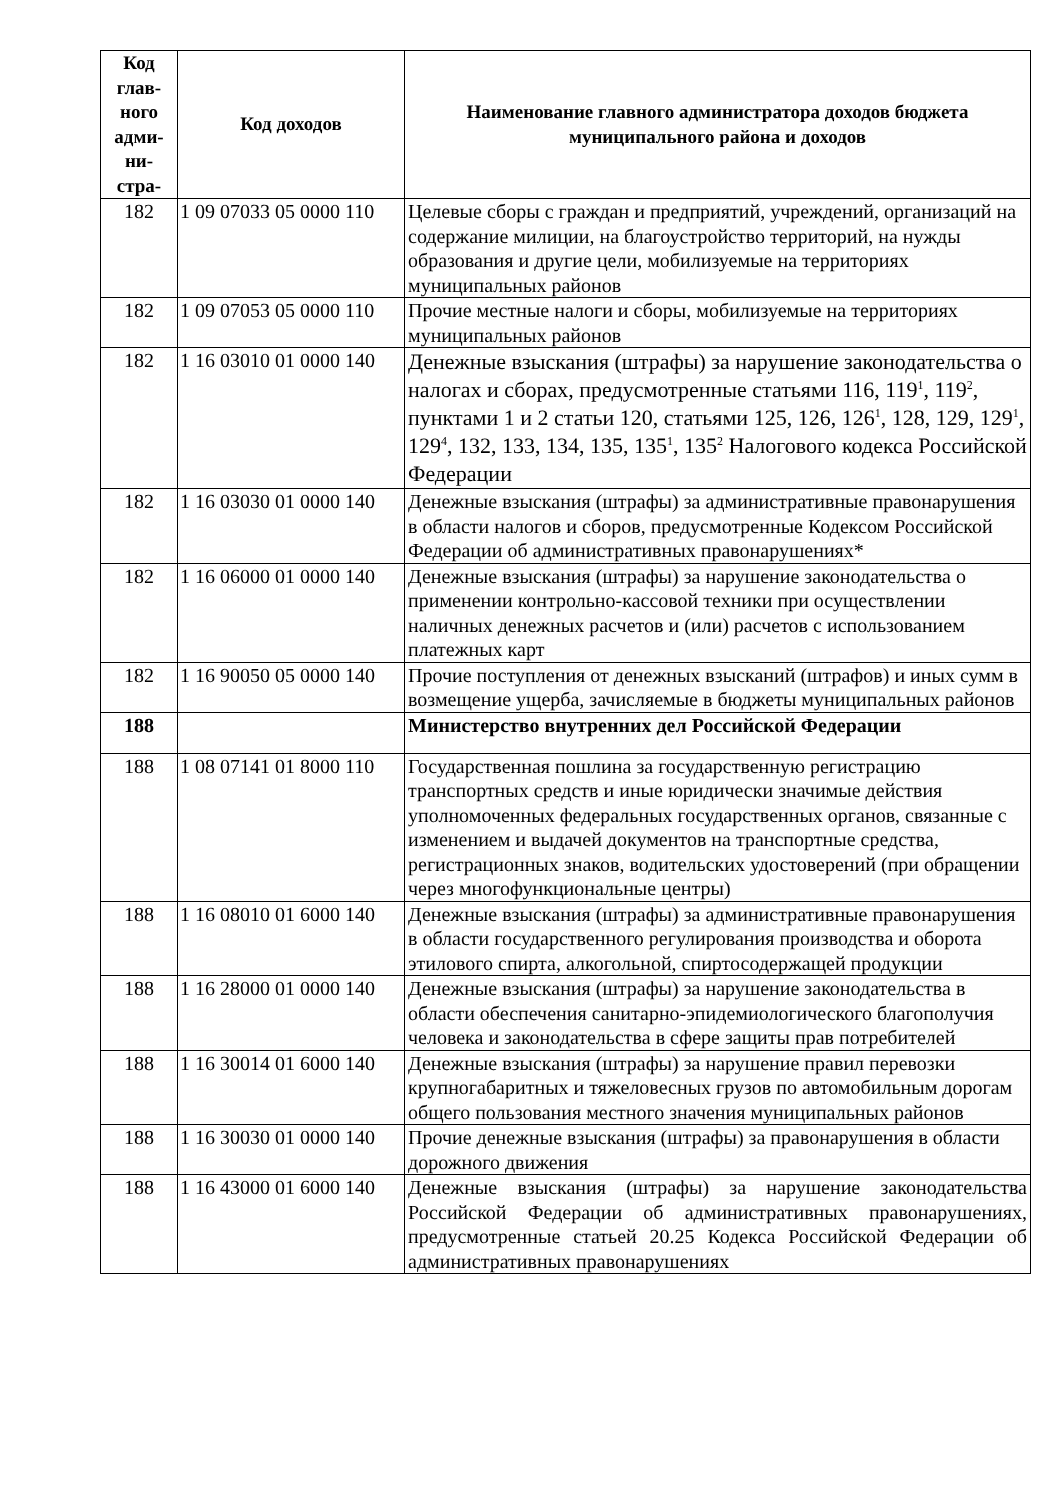| Код глав-ного адми-ни-стра- | Код доходов | Наименование главного администратора доходов бюджета муниципального района и доходов |
| --- | --- | --- |
| 182 | 1 09 07033 05 0000 110 | Целевые сборы с граждан и предприятий, учреждений, организаций на содержание милиции, на благоустройство территорий, на нужды образования и другие цели, мобилизуемые на территориях муниципальных районов |
| 182 | 1 09 07053 05 0000 110 | Прочие местные налоги и сборы, мобилизуемые на территориях муниципальных районов |
| 182 | 1 16 03010 01 0000 140 | Денежные взыскания (штрафы) за нарушение законодательства о налогах и сборах, предусмотренные статьями 116, 119<sup>1</sup>, 119<sup>2</sup>, пунктами 1 и 2 статьи 120, статьями 125, 126, 126<sup>1</sup>, 128, 129, 129<sup>1</sup>, 129<sup>4</sup>, 132, 133, 134, 135, 135<sup>1</sup>, 135<sup>2</sup> Налогового кодекса Российской Федерации |
| 182 | 1 16 03030 01 0000 140 | Денежные взыскания (штрафы) за административные правонарушения в области налогов и сборов, предусмотренные Кодексом Российской Федерации об административных правонарушениях* |
| 182 | 1 16 06000 01 0000 140 | Денежные взыскания (штрафы) за нарушение законодательства о применении контрольно-кассовой техники при осуществлении наличных денежных расчетов и (или) расчетов с использованием платежных карт |
| 182 | 1 16 90050 05 0000 140 | Прочие поступления от денежных взысканий (штрафов) и иных сумм в возмещение ущерба, зачисляемые в бюджеты муниципальных районов |
| 188 | | Министерство внутренних дел Российской Федерации |
| 188 | 1 08 07141 01 8000 110 | Государственная пошлина за государственную регистрацию транспортных средств и иные юридически значимые действия уполномоченных федеральных государственных органов, связанные с изменением и выдачей документов на транспортные средства, регистрационных знаков, водительских удостоверений (при обращении через многофункциональные центры) |
| 188 | 1 16 08010 01 6000 140 | Денежные взыскания (штрафы) за административные правонарушения в области государственного регулирования производства и оборота этилового спирта, алкогольной, спиртосодержащей продукции |
| 188 | 1 16 28000 01 0000 140 | Денежные взыскания (штрафы) за нарушение законодательства в области обеспечения санитарно-эпидемиологического благополучия человека и законодательства в сфере защиты прав потребителей |
| 188 | 1 16 30014 01 6000 140 | Денежные взыскания (штрафы) за нарушение правил перевозки крупногабаритных и тяжеловесных грузов по автомобильным дорогам общего пользования местного значения муниципальных районов |
| 188 | 1 16 30030 01 0000 140 | Прочие денежные взыскания (штрафы) за правонарушения в области дорожного движения |
| 188 | 1 16 43000 01 6000 140 | Денежные взыскания (штрафы) за нарушение законодательства Российской Федерации об административных правонарушениях, предусмотренные статьей 20.25 Кодекса Российской Федерации об административных правонарушениях |